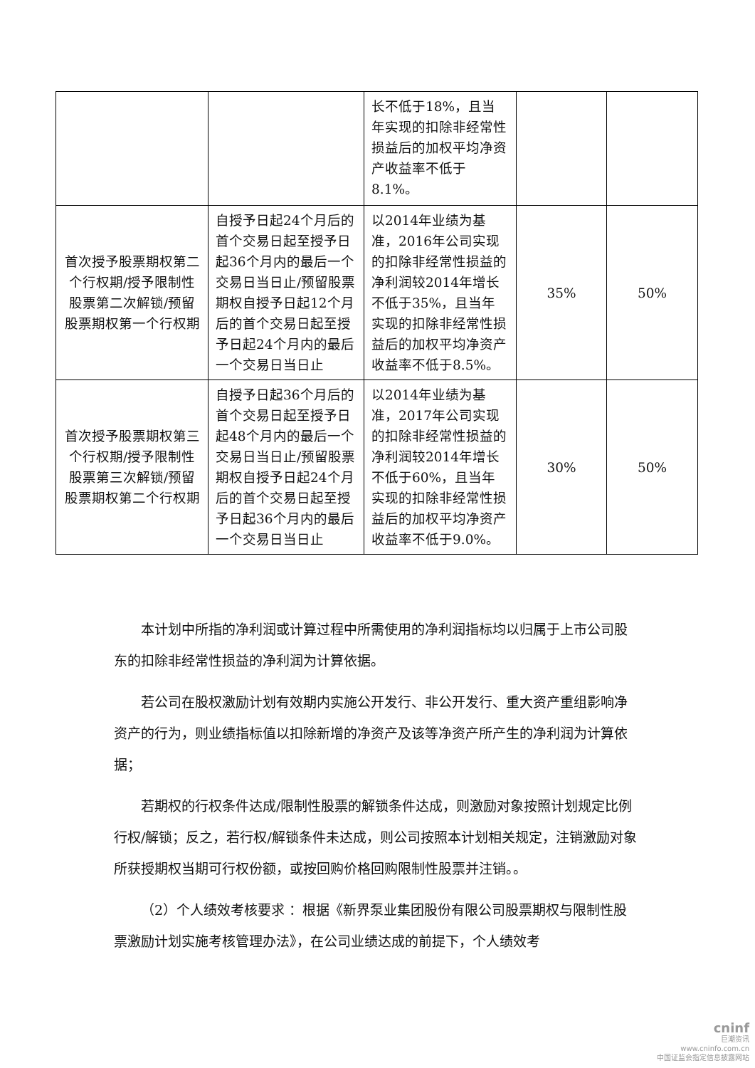| | | 长不低于18%，且当年实现的扣除非经常性损益后的加权平均净资产收益率不低于8.1%。 | | |
| 首次授予股票期权第二个行权期/授予限制性股票第二次解锁/预留股票期权第一个行权期 | 自授予日起24个月后的首个交易日起至授予日起36个月内的最后一个交易日当日止/预留股票期权自授予日起12个月后的首个交易日起至授予日起24个月内的最后一个交易日当日止 | 以2014年业绩为基准，2016年公司实现的扣除非经常性损益的净利润较2014年增长不低于35%，且当年实现的扣除非经常性损益后的加权平均净资产收益率不低于8.5%。 | 35% | 50% |
| 首次授予股票期权第三个行权期/授予限制性股票第三次解锁/预留股票期权第二个行权期 | 自授予日起36个月后的首个交易日起至授予日起48个月内的最后一个交易日当日止/预留股票期权自授予日起24个月后的首个交易日起至授予日起36个月内的最后一个交易日当日止 | 以2014年业绩为基准，2017年公司实现的扣除非经常性损益的净利润较2014年增长不低于60%，且当年实现的扣除非经常性损益后的加权平均净资产收益率不低于9.0%。 | 30% | 50% |
本计划中所指的净利润或计算过程中所需使用的净利润指标均以归属于上市公司股东的扣除非经常性损益的净利润为计算依据。
若公司在股权激励计划有效期内实施公开发行、非公开发行、重大资产重组影响净资产的行为，则业绩指标值以扣除新增的净资产及该等净资产所产生的净利润为计算依据；
若期权的行权条件达成/限制性股票的解锁条件达成，则激励对象按照计划规定比例行权/解锁；反之，若行权/解锁条件未达成，则公司按照本计划相关规定，注销激励对象所获授期权当期可行权份额，或按回购价格回购限制性股票并注销。。
（2）个人绩效考核要求 ：根据《新界泵业集团股份有限公司股票期权与限制性股票激励计划实施考核管理办法》，在公司业绩达成的前提下，个人绩效考
cninf
巨潮资讯
www.cninfo.com.cn
中国证监会指定信息披露网站